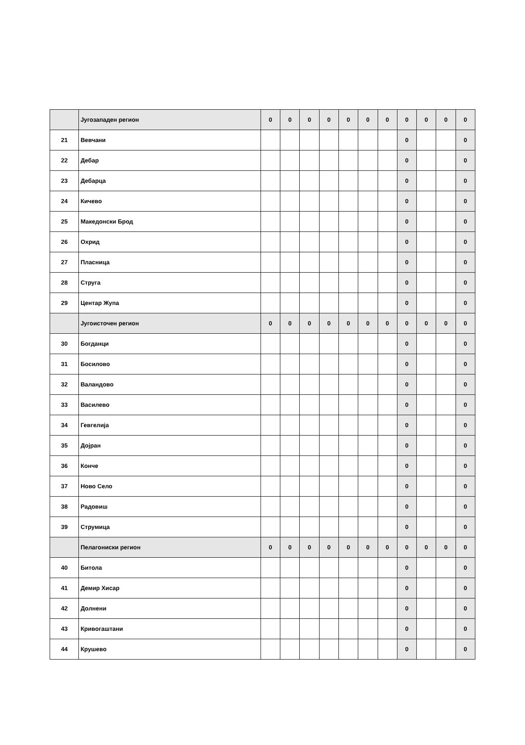| | Југозападен регион | 0 | 0 | 0 | 0 | 0 | 0 | 0 | 0 | 0 | 0 | 0 |
| 21 | Вевчани | | | | | | | | 0 | | | 0 |
| 22 | Дебар | | | | | | | | 0 | | | 0 |
| 23 | Дебарца | | | | | | | | 0 | | | 0 |
| 24 | Кичево | | | | | | | | 0 | | | 0 |
| 25 | Македонски Брод | | | | | | | | 0 | | | 0 |
| 26 | Охрид | | | | | | | | 0 | | | 0 |
| 27 | Пласница | | | | | | | | 0 | | | 0 |
| 28 | Струга | | | | | | | | 0 | | | 0 |
| 29 | Центар Жупа | | | | | | | | 0 | | | 0 |
| | Југоисточен регион | 0 | 0 | 0 | 0 | 0 | 0 | 0 | 0 | 0 | 0 | 0 |
| 30 | Богданци | | | | | | | | 0 | | | 0 |
| 31 | Босилово | | | | | | | | 0 | | | 0 |
| 32 | Валандово | | | | | | | | 0 | | | 0 |
| 33 | Василево | | | | | | | | 0 | | | 0 |
| 34 | Гевгелија | | | | | | | | 0 | | | 0 |
| 35 | Дојран | | | | | | | | 0 | | | 0 |
| 36 | Конче | | | | | | | | 0 | | | 0 |
| 37 | Ново Село | | | | | | | | 0 | | | 0 |
| 38 | Радовиш | | | | | | | | 0 | | | 0 |
| 39 | Струмица | | | | | | | | 0 | | | 0 |
| | Пелагониски регион | 0 | 0 | 0 | 0 | 0 | 0 | 0 | 0 | 0 | 0 | 0 |
| 40 | Битола | | | | | | | | 0 | | | 0 |
| 41 | Демир Хисар | | | | | | | | 0 | | | 0 |
| 42 | Долнени | | | | | | | | 0 | | | 0 |
| 43 | Кривогаштани | | | | | | | | 0 | | | 0 |
| 44 | Крушево | | | | | | | | 0 | | | 0 |